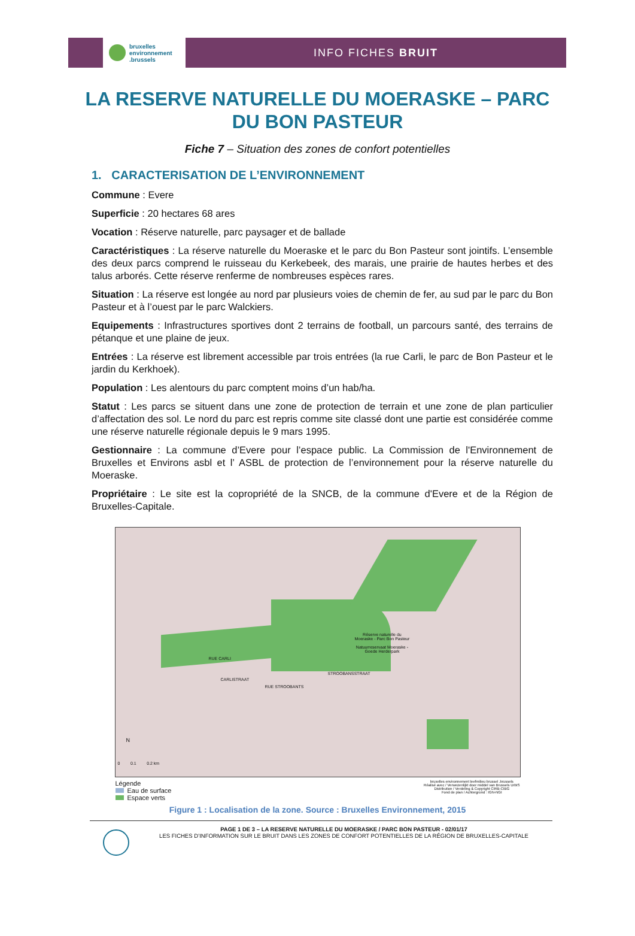bruxelles
environnement
.brussels
INFO FICHES BRUIT
LA RESERVE NATURELLE DU MOERASKE – PARC DU BON PASTEUR
Fiche 7 – Situation des zones de confort potentielles
1. CARACTERISATION DE L’ENVIRONNEMENT
Commune : Evere
Superficie : 20 hectares 68 ares
Vocation : Réserve naturelle, parc paysager et de ballade
Caractéristiques : La réserve naturelle du Moeraske et le parc du Bon Pasteur sont jointifs. L’ensemble des deux parcs comprend le ruisseau du Kerkebeek, des marais, une prairie de hautes herbes et des talus arborés. Cette réserve renferme de nombreuses espèces rares.
Situation : La réserve est longée au nord par plusieurs voies de chemin de fer, au sud par le parc du Bon Pasteur et à l’ouest par le parc Walckiers.
Equipements : Infrastructures sportives dont 2 terrains de football, un parcours santé, des terrains de pétanque et une plaine de jeux.
Entrées : La réserve est librement accessible par trois entrées (la rue Carli, le parc de Bon Pasteur et le jardin du Kerkhoek).
Population : Les alentours du parc comptent moins d’un hab/ha.
Statut : Les parcs se situent dans une zone de protection de terrain et une zone de plan particulier d’affectation des sol. Le nord du parc est repris comme site classé dont une partie est considérée comme une réserve naturelle régionale depuis le 9 mars 1995.
Gestionnaire : La commune d’Evere pour l’espace public. La Commission de l'Environnement de Bruxelles et Environs asbl et l’ ASBL de protection de l’environnement pour la réserve naturelle du Moeraske.
Propriétaire : Le site est la copropriété de la SNCB, de la commune d'Evere et de la Région de Bruxelles-Capitale.
Réserve naturelle du
Moeraske - Parc Bon Pasteur
Natuurreservaat Moeraske -
Goede Herderpark
RUE STROOBANTS
STROOBANSSTRAAT
RUE CARLI
CARLISTRAAT
N
0 0.1 0.2 km
Légende
Eau de surface
Espace verts
bruxelles environnement leefmilieu brussel .brussels
Réalisé avec / Verwezenlijkt door middel van Brussels UrbIS
Distribution / Verdeling & Copyright CIRB-CIBG
Fond de plan / Achtergrond : IGN-NGI
Figure 1 : Localisation de la zone. Source : Bruxelles Environnement, 2015
PAGE 1 DE 3 – LA RESERVE NATURELLE DU MOERASKE / PARC BON PASTEUR - 02/01/17
LES FICHES D’INFORMATION SUR LE BRUIT DANS LES ZONES DE CONFORT POTENTIELLES DE LA RÉGION DE BRUXELLES-CAPITALE